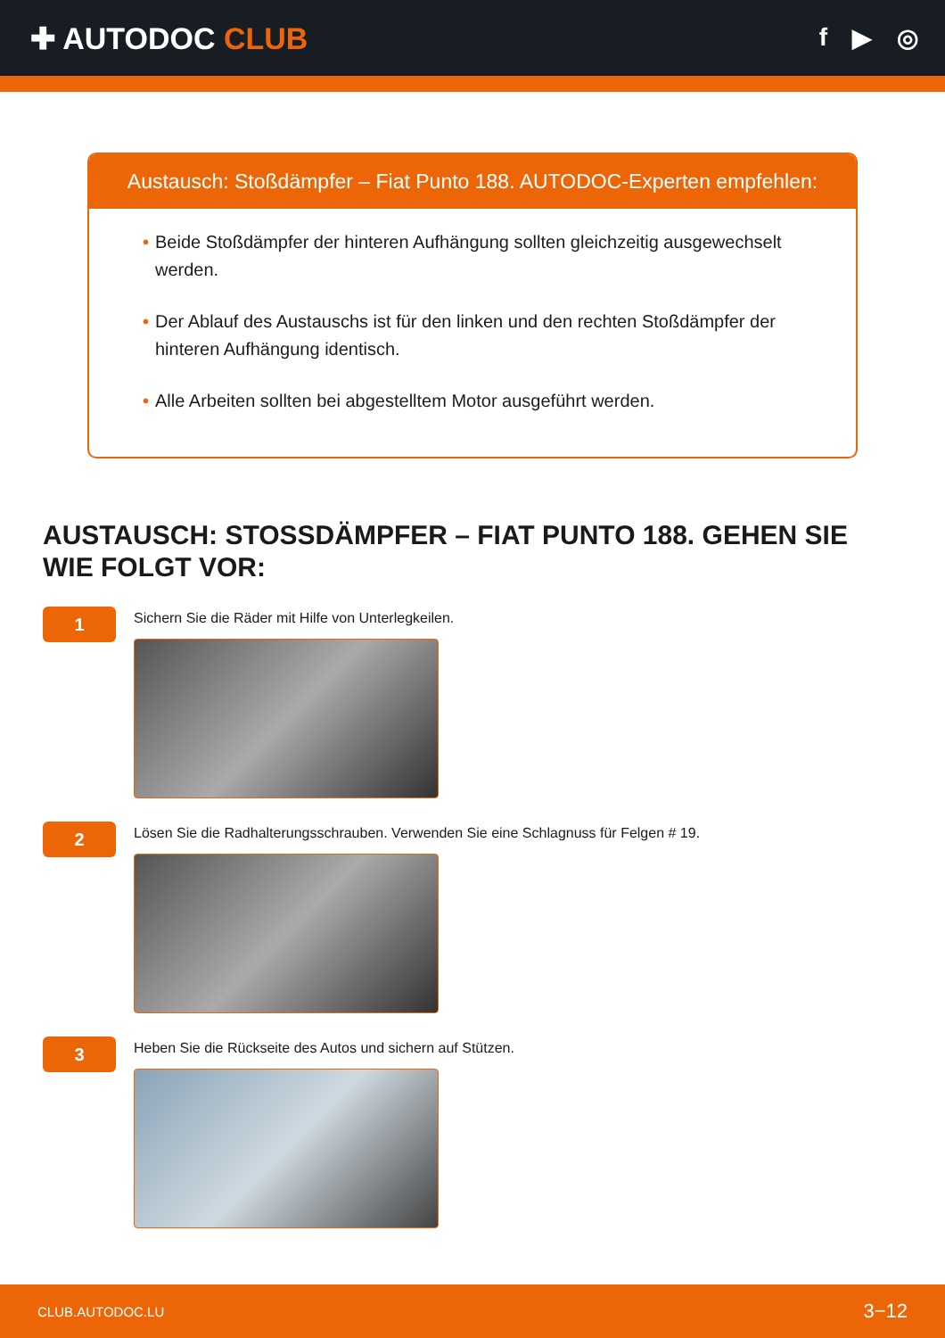✚ AUTODOC CLUB
f ▶ ◎
Austausch: Stoßdämpfer – Fiat Punto 188. AUTODOC-Experten empfehlen:
• Beide Stoßdämpfer der hinteren Aufhängung sollten gleichzeitig ausgewechselt werden.
• Der Ablauf des Austauschs ist für den linken und den rechten Stoßdämpfer der hinteren Aufhängung identisch.
• Alle Arbeiten sollten bei abgestelltem Motor ausgeführt werden.
AUSTAUSCH: STOSSDÄMPFER – FIAT PUNTO 188. GEHEN SIE WIE FOLGT VOR:
1
Sichern Sie die Räder mit Hilfe von Unterlegkeilen.
2
Lösen Sie die Radhalterungsschrauben. Verwenden Sie eine Schlagnuss für Felgen # 19.
3
Heben Sie die Rückseite des Autos und sichern auf Stützen.
CLUB.AUTODOC.LU 3−12